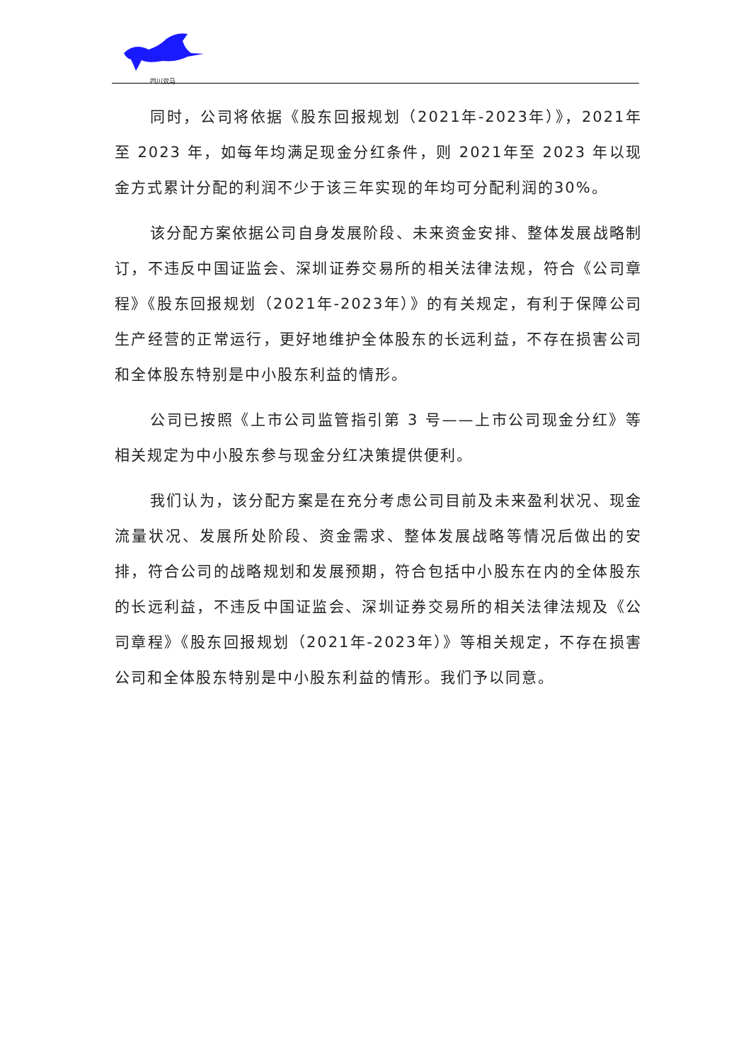四川双马
同时，公司将依据《股东回报规划（2021年-2023年）》，2021年至 2023 年，如每年均满足现金分红条件，则 2021年至 2023 年以现金方式累计分配的利润不少于该三年实现的年均可分配利润的30%。
该分配方案依据公司自身发展阶段、未来资金安排、整体发展战略制订，不违反中国证监会、深圳证券交易所的相关法律法规，符合《公司章程》《股东回报规划（2021年-2023年）》的有关规定，有利于保障公司生产经营的正常运行，更好地维护全体股东的长远利益，不存在损害公司和全体股东特别是中小股东利益的情形。
公司已按照《上市公司监管指引第 3 号——上市公司现金分红》等相关规定为中小股东参与现金分红决策提供便利。
我们认为，该分配方案是在充分考虑公司目前及未来盈利状况、现金流量状况、发展所处阶段、资金需求、整体发展战略等情况后做出的安排，符合公司的战略规划和发展预期，符合包括中小股东在内的全体股东的长远利益，不违反中国证监会、深圳证券交易所的相关法律法规及《公司章程》《股东回报规划（2021年-2023年）》等相关规定，不存在损害公司和全体股东特别是中小股东利益的情形。我们予以同意。